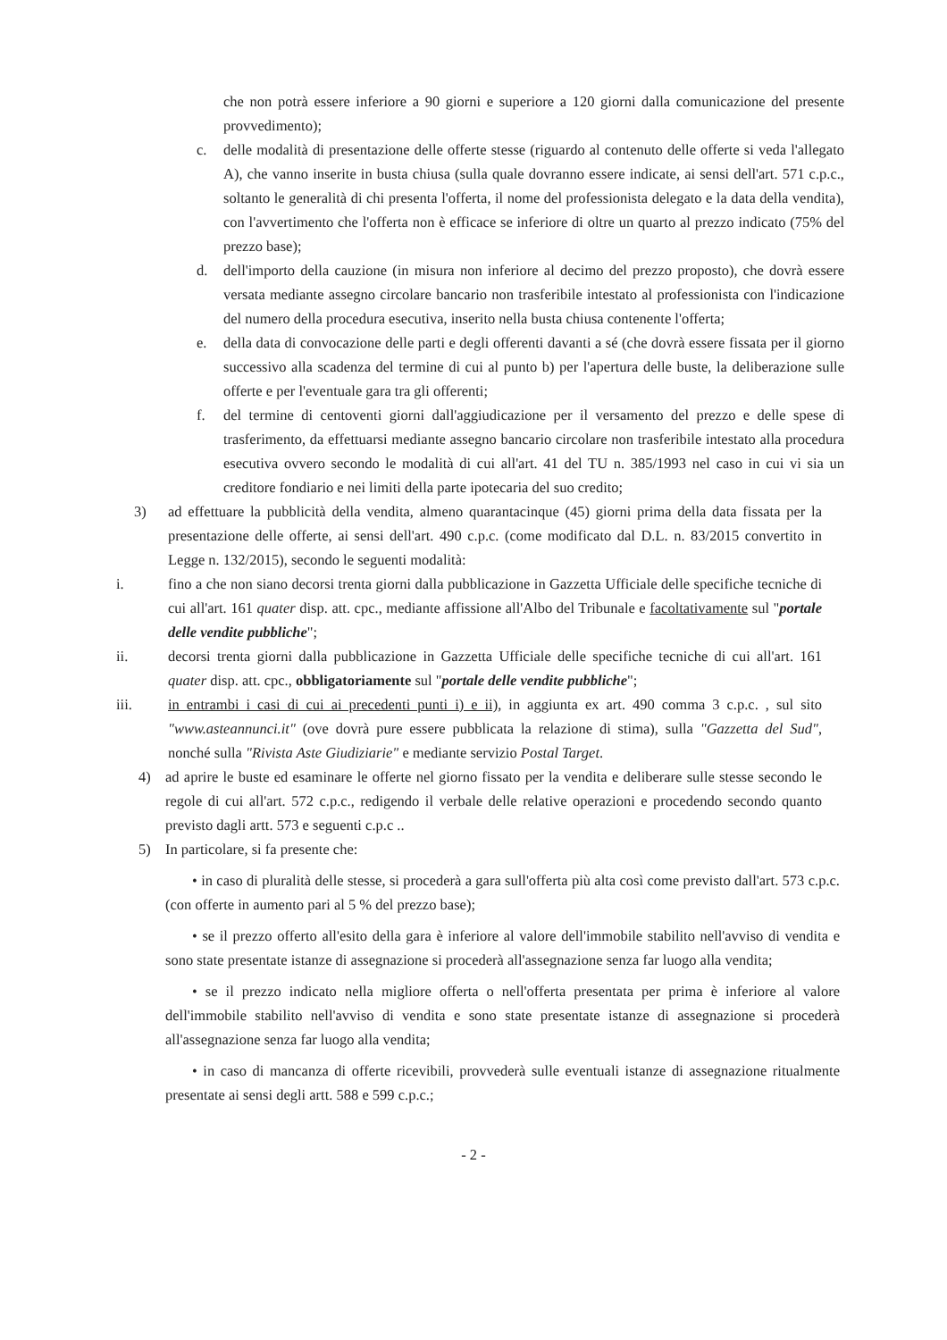che non potrà essere inferiore a 90 giorni e superiore a 120 giorni dalla comunicazione del presente provvedimento);
c. delle modalità di presentazione delle offerte stesse (riguardo al contenuto delle offerte si veda l'allegato A), che vanno inserite in busta chiusa (sulla quale dovranno essere indicate, ai sensi dell'art. 571 c.p.c., soltanto le generalità di chi presenta l'offerta, il nome del professionista delegato e la data della vendita), con l'avvertimento che l'offerta non è efficace se inferiore di oltre un quarto al prezzo indicato (75% del prezzo base);
d. dell'importo della cauzione (in misura non inferiore al decimo del prezzo proposto), che dovrà essere versata mediante assegno circolare bancario non trasferibile intestato al professionista con l'indicazione del numero della procedura esecutiva, inserito nella busta chiusa contenente l'offerta;
e. della data di convocazione delle parti e degli offerenti davanti a sé (che dovrà essere fissata per il giorno successivo alla scadenza del termine di cui al punto b) per l'apertura delle buste, la deliberazione sulle offerte e per l'eventuale gara tra gli offerenti;
f. del termine di centoventi giorni dall'aggiudicazione per il versamento del prezzo e delle spese di trasferimento, da effettuarsi mediante assegno bancario circolare non trasferibile intestato alla procedura esecutiva ovvero secondo le modalità di cui all'art. 41 del TU n. 385/1993 nel caso in cui vi sia un creditore fondiario e nei limiti della parte ipotecaria del suo credito;
3) ad effettuare la pubblicità della vendita, almeno quarantacinque (45) giorni prima della data fissata per la presentazione delle offerte, ai sensi dell'art. 490 c.p.c. (come modificato dal D.L. n. 83/2015 convertito in Legge n. 132/2015), secondo le seguenti modalità:
i. fino a che non siano decorsi trenta giorni dalla pubblicazione in Gazzetta Ufficiale delle specifiche tecniche di cui all'art. 161 quater disp. att. cpc., mediante affissione all'Albo del Tribunale e facoltativamente sul "portale delle vendite pubbliche";
ii. decorsi trenta giorni dalla pubblicazione in Gazzetta Ufficiale delle specifiche tecniche di cui all'art. 161 quater disp. att. cpc., obbligatoriamente sul "portale delle vendite pubbliche";
iii. in entrambi i casi di cui ai precedenti punti i) e ii), in aggiunta ex art. 490 comma 3 c.p.c. , sul sito "www.asteannunci.it" (ove dovrà pure essere pubblicata la relazione di stima), sulla "Gazzetta del Sud", nonché sulla "Rivista Aste Giudiziarie" e mediante servizio Postal Target.
4) ad aprire le buste ed esaminare le offerte nel giorno fissato per la vendita e deliberare sulle stesse secondo le regole di cui all'art. 572 c.p.c., redigendo il verbale delle relative operazioni e procedendo secondo quanto previsto dagli artt. 573 e seguenti c.p.c ..
5) In particolare, si fa presente che:
• in caso di pluralità delle stesse, si procederà a gara sull'offerta più alta così come previsto dall'art. 573 c.p.c. (con offerte in aumento pari al 5 % del prezzo base);
• se il prezzo offerto all'esito della gara è inferiore al valore dell'immobile stabilito nell'avviso di vendita e sono state presentate istanze di assegnazione si procederà all'assegnazione senza far luogo alla vendita;
• se il prezzo indicato nella migliore offerta o nell'offerta presentata per prima è inferiore al valore dell'immobile stabilito nell'avviso di vendita e sono state presentate istanze di assegnazione si procederà all'assegnazione senza far luogo alla vendita;
• in caso di mancanza di offerte ricevibili, provvederà sulle eventuali istanze di assegnazione ritualmente presentate ai sensi degli artt. 588 e 599 c.p.c.;
- 2 -